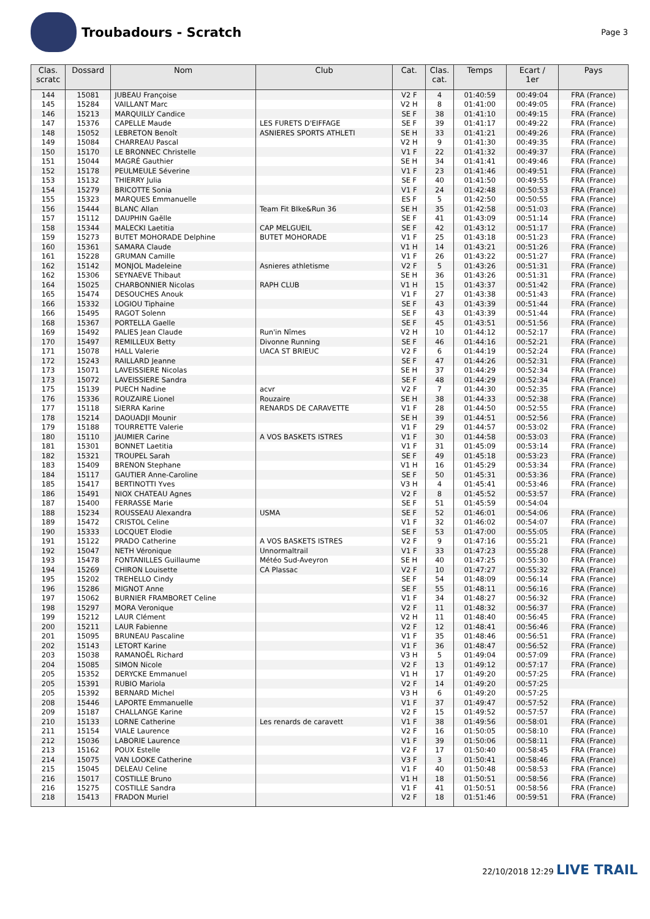Troubadours - Scratch
Page 3
| Clas. scratc | Dossard | Nom | Club | Cat. | Clas. cat. | Temps | Ecart / 1er | Pays |
| --- | --- | --- | --- | --- | --- | --- | --- | --- |
| 144 | 15081 | JUBEAU Françoise | | V2 F | 4 | 01:40:59 | 00:49:04 | FRA (France) |
| 145 | 15284 | VAILLANT Marc | | V2 H | 8 | 01:41:00 | 00:49:05 | FRA (France) |
| 146 | 15213 | MARQUILLY Candice | | SE F | 38 | 01:41:10 | 00:49:15 | FRA (France) |
| 147 | 15376 | CAPELLE Maude | LES FURETS D'EIFFAGE | SE F | 39 | 01:41:17 | 00:49:22 | FRA (France) |
| 148 | 15052 | LEBRETON Benoît | ASNIERES SPORTS ATHLETI | SE H | 33 | 01:41:21 | 00:49:26 | FRA (France) |
| 149 | 15084 | CHARREAU Pascal | | V2 H | 9 | 01:41:30 | 00:49:35 | FRA (France) |
| 150 | 15170 | LE BRONNEC Christelle | | V1 F | 22 | 01:41:32 | 00:49:37 | FRA (France) |
| 151 | 15044 | MAGRÉ Gauthier | | SE H | 34 | 01:41:41 | 00:49:46 | FRA (France) |
| 152 | 15178 | PEULMEULE Séverine | | V1 F | 23 | 01:41:46 | 00:49:51 | FRA (France) |
| 153 | 15132 | THIERRY Julia | | SE F | 40 | 01:41:50 | 00:49:55 | FRA (France) |
| 154 | 15279 | BRICOTTE Sonia | | V1 F | 24 | 01:42:48 | 00:50:53 | FRA (France) |
| 155 | 15323 | MARQUES Emmanuelle | | ES F | 5 | 01:42:50 | 00:50:55 | FRA (France) |
| 156 | 15444 | BLANC Allan | Team Fit BIke&Run 36 | SE H | 35 | 01:42:58 | 00:51:03 | FRA (France) |
| 157 | 15112 | DAUPHIN Gaëlle | | SE F | 41 | 01:43:09 | 00:51:14 | FRA (France) |
| 158 | 15344 | MALECKI Laetitia | CAP MELGUEIL | SE F | 42 | 01:43:12 | 00:51:17 | FRA (France) |
| 159 | 15273 | BUTET MOHORADE Delphine | BUTET MOHORADE | V1 F | 25 | 01:43:18 | 00:51:23 | FRA (France) |
| 160 | 15361 | SAMARA Claude | | V1 H | 14 | 01:43:21 | 00:51:26 | FRA (France) |
| 161 | 15228 | GRUMAN Camille | | V1 F | 26 | 01:43:22 | 00:51:27 | FRA (France) |
| 162 | 15142 | MONJOL Madeleine | Asnieres athletisme | V2 F | 5 | 01:43:26 | 00:51:31 | FRA (France) |
| 162 | 15306 | SEYNAEVE Thibaut | | SE H | 36 | 01:43:26 | 00:51:31 | FRA (France) |
| 164 | 15025 | CHARBONNIER Nicolas | RAPH CLUB | V1 H | 15 | 01:43:37 | 00:51:42 | FRA (France) |
| 165 | 15474 | DESOUCHES Anouk | | V1 F | 27 | 01:43:38 | 00:51:43 | FRA (France) |
| 166 | 15332 | LOGIOU Tiphaine | | SE F | 43 | 01:43:39 | 00:51:44 | FRA (France) |
| 166 | 15495 | RAGOT Solenn | | SE F | 43 | 01:43:39 | 00:51:44 | FRA (France) |
| 168 | 15367 | PORTELLA Gaelle | | SE F | 45 | 01:43:51 | 00:51:56 | FRA (France) |
| 169 | 15492 | PALIES Jean Claude | Run'in Nîmes | V2 H | 10 | 01:44:12 | 00:52:17 | FRA (France) |
| 170 | 15497 | REMILLEUX Betty | Divonne Running | SE F | 46 | 01:44:16 | 00:52:21 | FRA (France) |
| 171 | 15078 | HALL Valerie | UACA ST BRIEUC | V2 F | 6 | 01:44:19 | 00:52:24 | FRA (France) |
| 172 | 15243 | RAILLARD Jeanne | | SE F | 47 | 01:44:26 | 00:52:31 | FRA (France) |
| 173 | 15071 | LAVEISSIERE Nicolas | | SE H | 37 | 01:44:29 | 00:52:34 | FRA (France) |
| 173 | 15072 | LAVEISSIERE Sandra | | SE F | 48 | 01:44:29 | 00:52:34 | FRA (France) |
| 175 | 15139 | PUECH Nadine | acvr | V2 F | 7 | 01:44:30 | 00:52:35 | FRA (France) |
| 176 | 15336 | ROUZAIRE Lionel | Rouzaire | SE H | 38 | 01:44:33 | 00:52:38 | FRA (France) |
| 177 | 15118 | SIERRA Karine | RENARDS DE CARAVETTE | V1 F | 28 | 01:44:50 | 00:52:55 | FRA (France) |
| 178 | 15214 | DAOUADJI Mounir | | SE H | 39 | 01:44:51 | 00:52:56 | FRA (France) |
| 179 | 15188 | TOURRETTE Valerie | | V1 F | 29 | 01:44:57 | 00:53:02 | FRA (France) |
| 180 | 15110 | JAUMIER Carine | A VOS BASKETS ISTRES | V1 F | 30 | 01:44:58 | 00:53:03 | FRA (France) |
| 181 | 15301 | BONNET Laetitia | | V1 F | 31 | 01:45:09 | 00:53:14 | FRA (France) |
| 182 | 15321 | TROUPEL Sarah | | SE F | 49 | 01:45:18 | 00:53:23 | FRA (France) |
| 183 | 15409 | BRENON Stephane | | V1 H | 16 | 01:45:29 | 00:53:34 | FRA (France) |
| 184 | 15117 | GAUTIER Anne-Caroline | | SE F | 50 | 01:45:31 | 00:53:36 | FRA (France) |
| 185 | 15417 | BERTINOTTI Yves | | V3 H | 4 | 01:45:41 | 00:53:46 | FRA (France) |
| 186 | 15491 | NIOX CHATEAU Agnes | | V2 F | 8 | 01:45:52 | 00:53:57 | FRA (France) |
| 187 | 15400 | FERRASSE Marie | | SE F | 51 | 01:45:59 | 00:54:04 | |
| 188 | 15234 | ROUSSEAU Alexandra | USMA | SE F | 52 | 01:46:01 | 00:54:06 | FRA (France) |
| 189 | 15472 | CRISTOL Celine | | V1 F | 32 | 01:46:02 | 00:54:07 | FRA (France) |
| 190 | 15333 | LOCQUET Elodie | | SE F | 53 | 01:47:00 | 00:55:05 | FRA (France) |
| 191 | 15122 | PRADO Catherine | A VOS BASKETS ISTRES | V2 F | 9 | 01:47:16 | 00:55:21 | FRA (France) |
| 192 | 15047 | NETH Véronique | Unnormaltrail | V1 F | 33 | 01:47:23 | 00:55:28 | FRA (France) |
| 193 | 15478 | FONTANILLES Guillaume | Météo Sud-Aveyron | SE H | 40 | 01:47:25 | 00:55:30 | FRA (France) |
| 194 | 15269 | CHIRON Louisette | CA Plassac | V2 F | 10 | 01:47:27 | 00:55:32 | FRA (France) |
| 195 | 15202 | TREHELLO Cindy | | SE F | 54 | 01:48:09 | 00:56:14 | FRA (France) |
| 196 | 15286 | MIGNOT Anne | | SE F | 55 | 01:48:11 | 00:56:16 | FRA (France) |
| 197 | 15062 | BURNIER FRAMBORET Celine | | V1 F | 34 | 01:48:27 | 00:56:32 | FRA (France) |
| 198 | 15297 | MORA Veronique | | V2 F | 11 | 01:48:32 | 00:56:37 | FRA (France) |
| 199 | 15212 | LAUR Clément | | V2 H | 11 | 01:48:40 | 00:56:45 | FRA (France) |
| 200 | 15211 | LAUR Fabienne | | V2 F | 12 | 01:48:41 | 00:56:46 | FRA (France) |
| 201 | 15095 | BRUNEAU Pascaline | | V1 F | 35 | 01:48:46 | 00:56:51 | FRA (France) |
| 202 | 15143 | LETORT Karine | | V1 F | 36 | 01:48:47 | 00:56:52 | FRA (France) |
| 203 | 15038 | RAMANOËL Richard | | V3 H | 5 | 01:49:04 | 00:57:09 | FRA (France) |
| 204 | 15085 | SIMON Nicole | | V2 F | 13 | 01:49:12 | 00:57:17 | FRA (France) |
| 205 | 15352 | DERYCKE Emmanuel | | V1 H | 17 | 01:49:20 | 00:57:25 | FRA (France) |
| 205 | 15391 | RUBIO Mariola | | V2 F | 14 | 01:49:20 | 00:57:25 | |
| 205 | 15392 | BERNARD Michel | | V3 H | 6 | 01:49:20 | 00:57:25 | |
| 208 | 15446 | LAPORTE Emmanuelle | | V1 F | 37 | 01:49:47 | 00:57:52 | FRA (France) |
| 209 | 15187 | CHALLANGE Karine | | V2 F | 15 | 01:49:52 | 00:57:57 | FRA (France) |
| 210 | 15133 | LORNE Catherine | Les renards de caravett | V1 F | 38 | 01:49:56 | 00:58:01 | FRA (France) |
| 211 | 15154 | VIALE Laurence | | V2 F | 16 | 01:50:05 | 00:58:10 | FRA (France) |
| 212 | 15036 | LABORIE Laurence | | V1 F | 39 | 01:50:06 | 00:58:11 | FRA (France) |
| 213 | 15162 | POUX Estelle | | V2 F | 17 | 01:50:40 | 00:58:45 | FRA (France) |
| 214 | 15075 | VAN LOOKE Catherine | | V3 F | 3 | 01:50:41 | 00:58:46 | FRA (France) |
| 215 | 15045 | DELEAU Celine | | V1 F | 40 | 01:50:48 | 00:58:53 | FRA (France) |
| 216 | 15017 | COSTILLE Bruno | | V1 H | 18 | 01:50:51 | 00:58:56 | FRA (France) |
| 216 | 15275 | COSTILLE Sandra | | V1 F | 41 | 01:50:51 | 00:58:56 | FRA (France) |
| 218 | 15413 | FRADON Muriel | | V2 F | 18 | 01:51:46 | 00:59:51 | FRA (France) |
22/10/2018 12:29 LIVE TRAIL